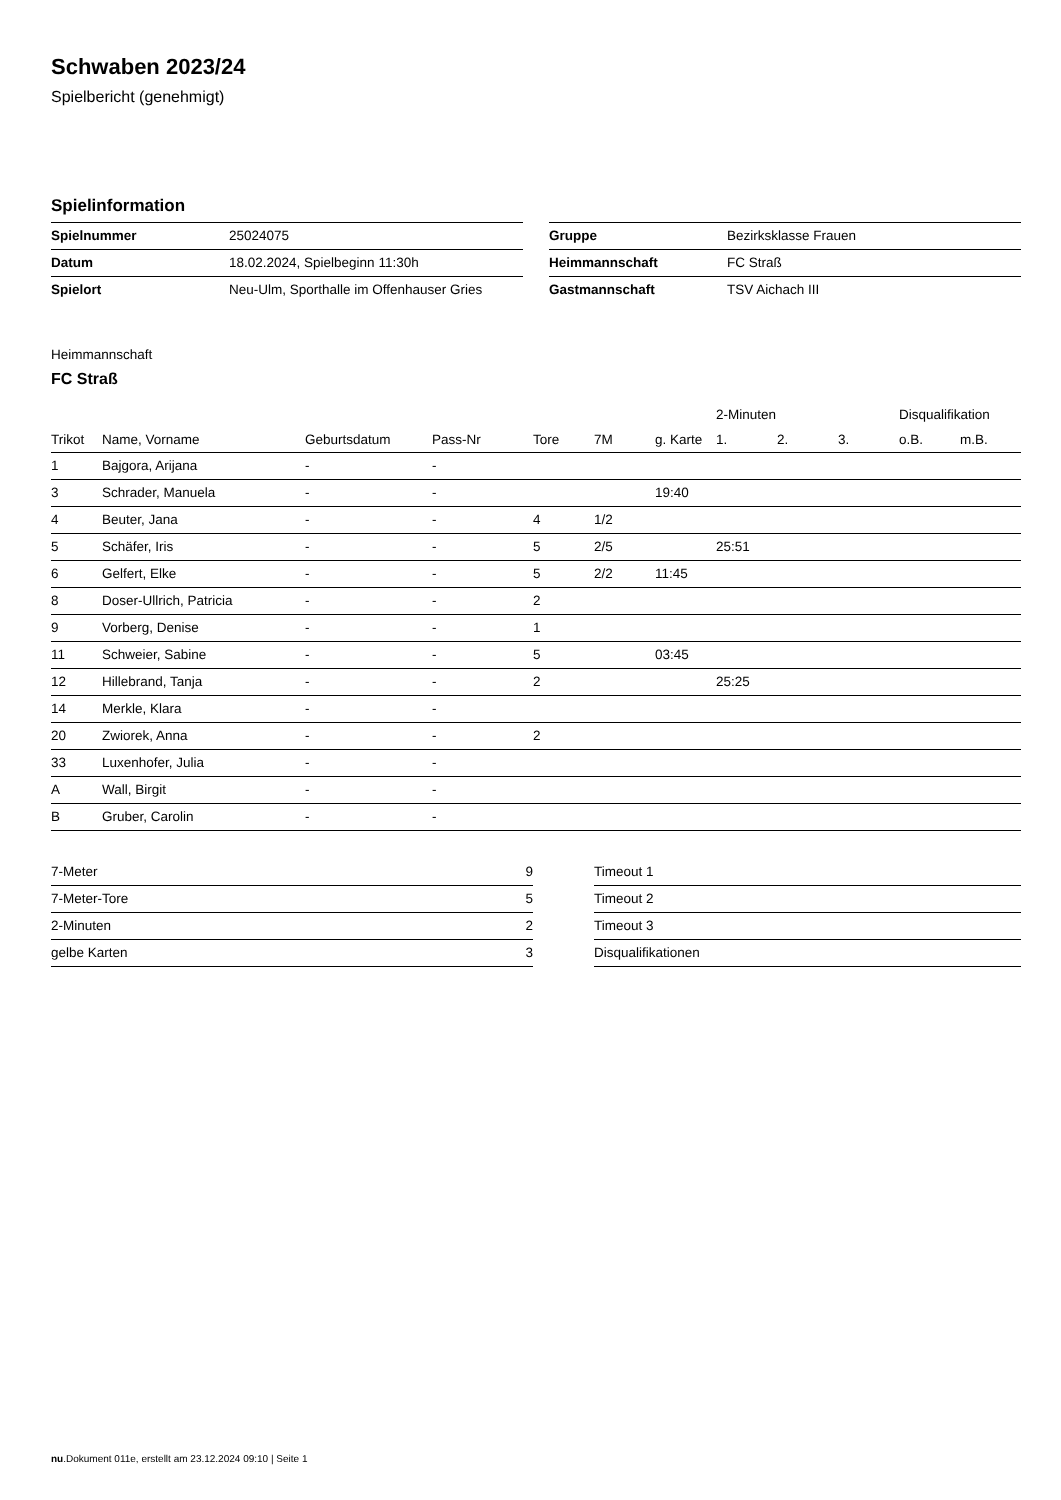Schwaben 2023/24
Spielbericht (genehmigt)
Spielinformation
| Spielnummer | 25024075 |
| Datum | 18.02.2024, Spielbeginn 11:30h |
| Spielort | Neu-Ulm, Sporthalle im Offenhauser Gries |
| Gruppe | Bezirksklasse Frauen |
| Heimmannschaft | FC Straß |
| Gastmannschaft | TSV Aichach III |
Heimmannschaft
FC Straß
| | | | | | | | 2-Minuten | | | Disqualifikation | |
| --- | --- | --- | --- | --- | --- | --- | --- | --- | --- | --- | --- |
| Trikot | Name, Vorname | Geburtsdatum | Pass-Nr | Tore | 7M | g. Karte | 1. | 2. | 3. | o.B. | m.B. |
| 1 | Bajgora, Arijana | - | - | | | | | | | | |
| 3 | Schrader, Manuela | - | - | | | 19:40 | | | | | |
| 4 | Beuter, Jana | - | - | 4 | 1/2 | | | | | | |
| 5 | Schäfer, Iris | - | - | 5 | 2/5 | | 25:51 | | | | |
| 6 | Gelfert, Elke | - | - | 5 | 2/2 | 11:45 | | | | | |
| 8 | Doser-Ullrich, Patricia | - | - | 2 | | | | | | | |
| 9 | Vorberg, Denise | - | - | 1 | | | | | | | |
| 11 | Schweier, Sabine | - | - | 5 | | 03:45 | | | | | |
| 12 | Hillebrand, Tanja | - | - | 2 | | | 25:25 | | | | |
| 14 | Merkle, Klara | - | - | | | | | | | | |
| 20 | Zwiorek, Anna | - | - | 2 | | | | | | | |
| 33 | Luxenhofer, Julia | - | - | | | | | | | | |
| A | Wall, Birgit | - | - | | | | | | | | |
| B | Gruber, Carolin | - | - | | | | | | | | |
| 7-Meter | 9 |
| 7-Meter-Tore | 5 |
| 2-Minuten | 2 |
| gelbe Karten | 3 |
| Timeout 1 |
| Timeout 2 |
| Timeout 3 |
| Disqualifikationen |
nu.Dokument 011e, erstellt am 23.12.2024 09:10 | Seite 1